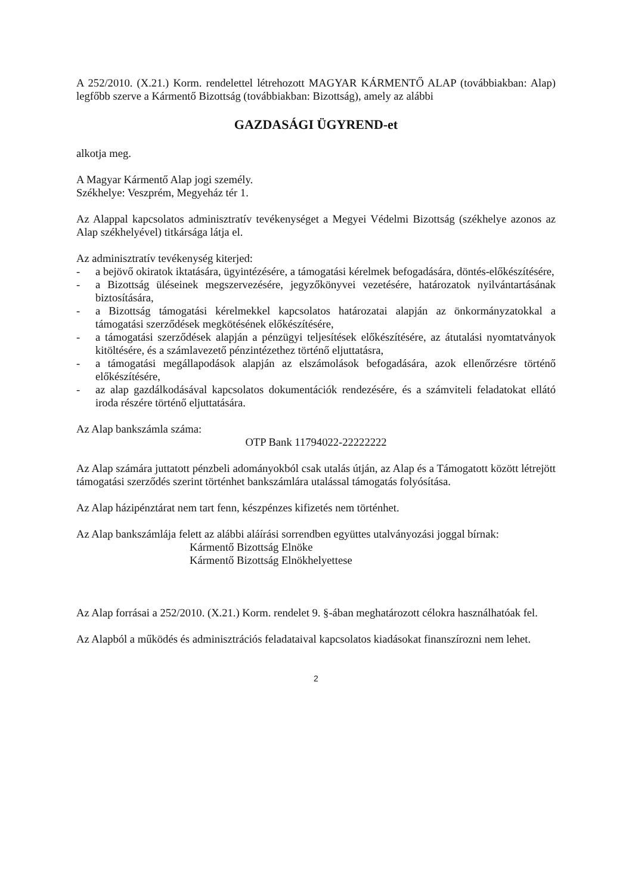A 252/2010. (X.21.) Korm. rendelettel létrehozott MAGYAR KÁRMENTŐ ALAP (továbbiakban: Alap) legfőbb szerve a Kármentő Bizottság (továbbiakban: Bizottság), amely az alábbi
GAZDASÁGI ÜGYREND-et
alkotja meg.
A Magyar Kármentő Alap jogi személy.
Székhelye: Veszprém, Megyeház tér 1.
Az Alappal kapcsolatos adminisztratív tevékenységet a Megyei Védelmi Bizottság (székhelye azonos az Alap székhelyével) titkársága látja el.
Az adminisztratív tevékenység kiterjed:
- a bejövő okiratok iktatására, ügyintézésére, a támogatási kérelmek befogadására, döntés-előkészítésére,
- a Bizottság üléseinek megszervezésére, jegyzőkönyvei vezetésére, határozatok nyilvántartásának biztosítására,
- a Bizottság támogatási kérelmekkel kapcsolatos határozatai alapján az önkormányzatokkal a támogatási szerződések megkötésének előkészítésére,
- a támogatási szerződések alapján a pénzügyi teljesítések előkészítésére, az átutalási nyomtatványok kitöltésére, és a számlavezető pénzintézethez történő eljuttatásra,
- a támogatási megállapodások alapján az elszámolások befogadására, azok ellenőrzésre történő előkészítésére,
- az alap gazdálkodásával kapcsolatos dokumentációk rendezésére, és a számviteli feladatokat ellátó iroda részére történő eljuttatására.
Az Alap bankszámla száma:
OTP Bank 11794022-22222222
Az Alap számára juttatott pénzbeli adományokból csak utalás útján, az Alap és a Támogatott között létrejött támogatási szerződés szerint történhet bankszámlára utalással támogatás folyósítása.
Az Alap házipénztárat nem tart fenn, készpénzes kifizetés nem történhet.
Az Alap bankszámlája felett az alábbi aláírási sorrendben együttes utalványozási joggal bírnak:
Kármentő Bizottság Elnöke
Kármentő Bizottság Elnökhelyettese
Az Alap forrásai a 252/2010. (X.21.) Korm. rendelet 9. §-ában meghatározott célokra használhatóak fel.
Az Alapból a működés és adminisztrációs feladataival kapcsolatos kiadásokat finanszírozni nem lehet.
2